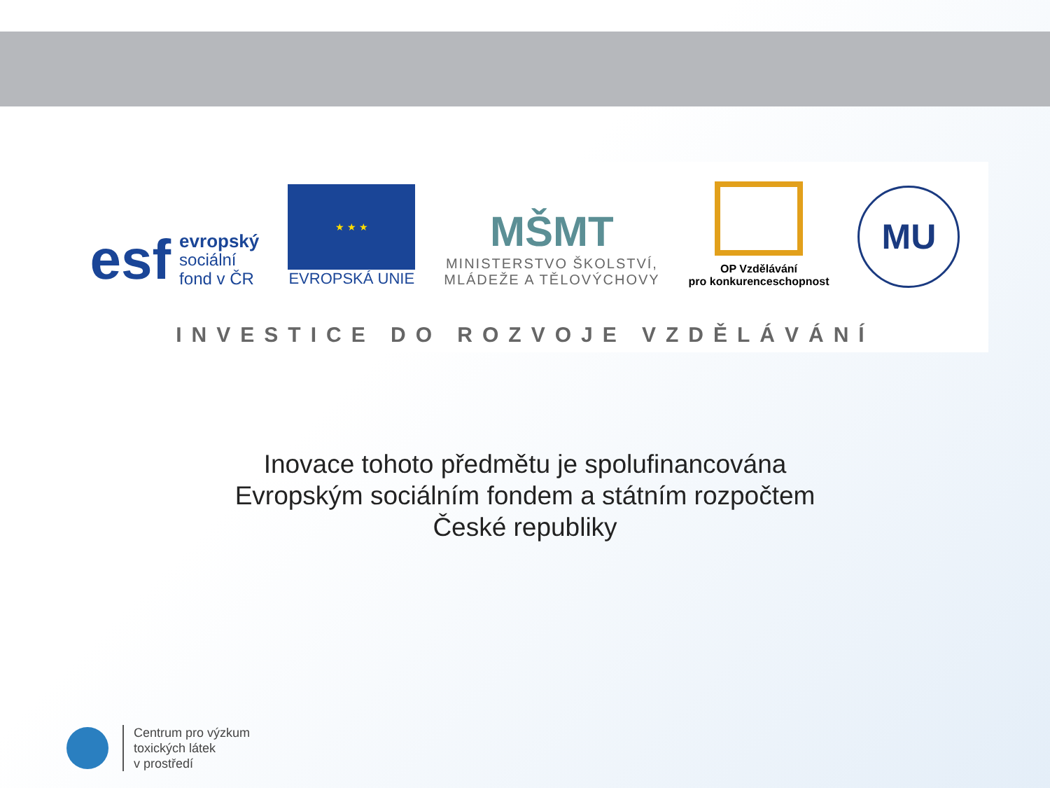esf evropský
sociální
fond v ČR
★ ★ ★
EVROPSKÁ UNIE
MŠMT
MINISTERSTVO ŠKOLSTVÍ,
MLÁDEŽE A TĚLOVÝCHOVY
OP Vzdělávání
pro konkurenceschopnost
MU
INVESTICE DO ROZVOJE VZDĚLÁVÁNÍ
Inovace tohoto předmětu je spolufinancována
Evropským sociálním fondem a státním rozpočtem
České republiky
Centrum pro výzkum
toxických látek
v prostředí